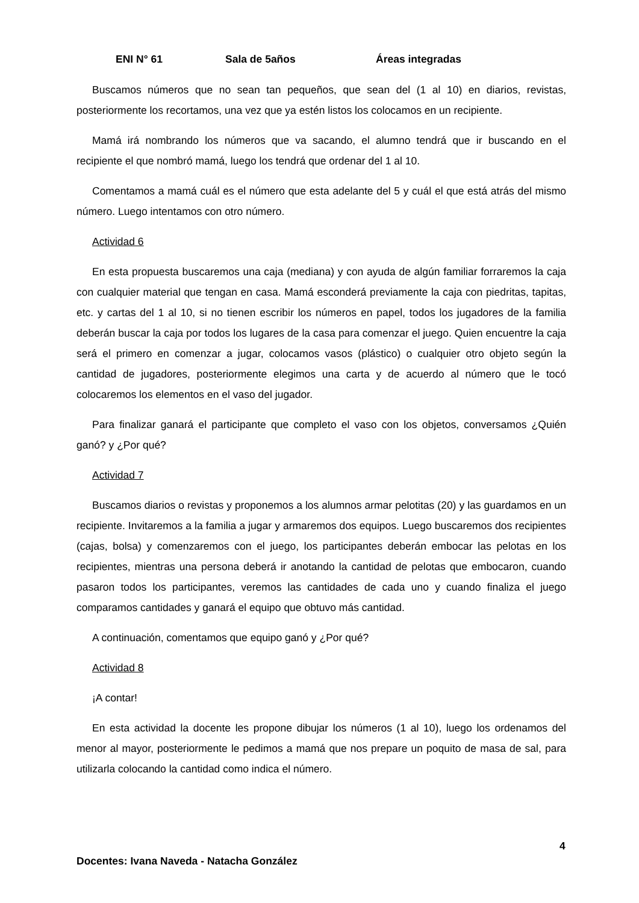ENI N° 61 Sala de 5años Áreas integradas
Buscamos números que no sean tan pequeños, que sean del (1 al 10) en diarios, revistas, posteriormente los recortamos, una vez que ya estén listos los colocamos en un recipiente.
Mamá irá nombrando los números que va sacando, el alumno tendrá que ir buscando en el recipiente el que nombró mamá, luego los tendrá que ordenar del 1 al 10.
Comentamos a mamá cuál es el número que esta adelante del 5 y cuál el que está atrás del mismo número. Luego intentamos con otro número.
Actividad 6
En esta propuesta buscaremos una caja (mediana) y con ayuda de algún familiar forraremos la caja con cualquier material que tengan en casa. Mamá esconderá previamente la caja con piedritas, tapitas, etc. y cartas del 1 al 10, si no tienen escribir los números en papel, todos los jugadores de la familia deberán buscar la caja por todos los lugares de la casa para comenzar el juego. Quien encuentre la caja será el primero en comenzar a jugar, colocamos vasos (plástico) o cualquier otro objeto según la cantidad de jugadores, posteriormente elegimos una carta y de acuerdo al número que le tocó colocaremos los elementos en el vaso del jugador.
Para finalizar ganará el participante que completo el vaso con los objetos, conversamos ¿Quién ganó? y ¿Por qué?
Actividad 7
Buscamos diarios o revistas y proponemos a los alumnos armar pelotitas (20) y las guardamos en un recipiente. Invitaremos a la familia a jugar y armaremos dos equipos. Luego buscaremos dos recipientes (cajas, bolsa) y comenzaremos con el juego, los participantes deberán embocar las pelotas en los recipientes, mientras una persona deberá ir anotando la cantidad de pelotas que embocaron, cuando pasaron todos los participantes, veremos las cantidades de cada uno y cuando finaliza el juego comparamos cantidades y ganará el equipo que obtuvo más cantidad.
A continuación, comentamos que equipo ganó y ¿Por qué?
Actividad 8
¡A contar!
En esta actividad la docente les propone dibujar los números (1 al 10), luego los ordenamos del menor al mayor, posteriormente le pedimos a mamá que nos prepare un poquito de masa de sal, para utilizarla colocando la cantidad como indica el número.
4
Docentes: Ivana Naveda - Natacha González